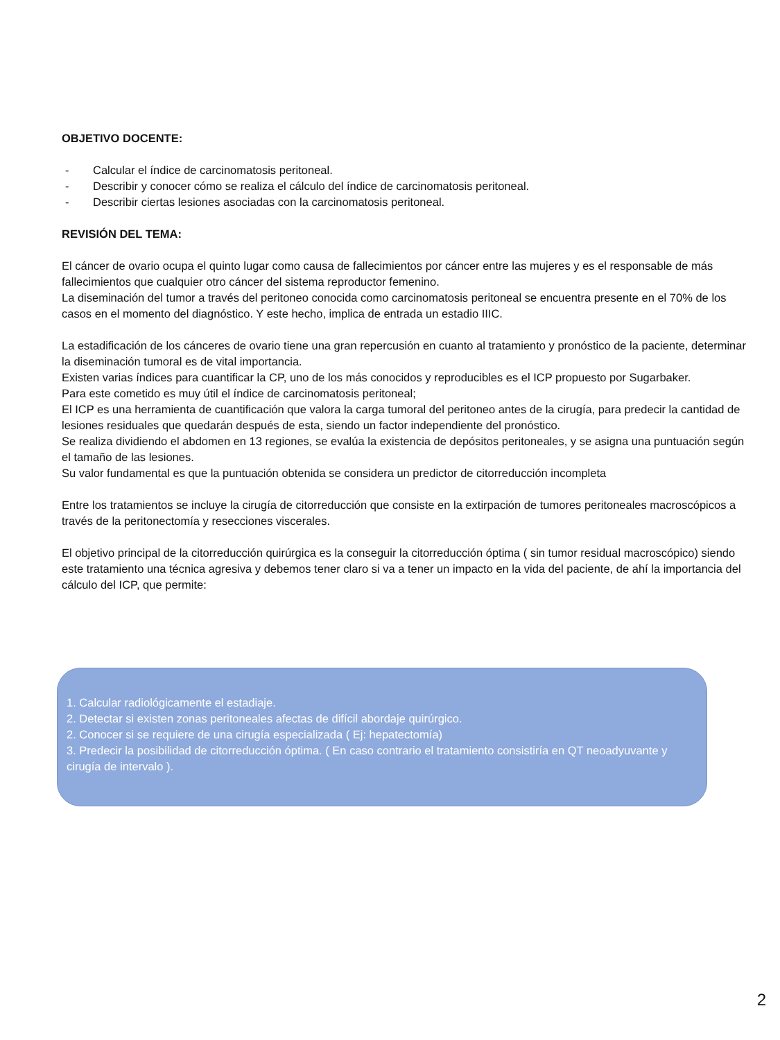OBJETIVO DOCENTE:
- Calcular el índice de carcinomatosis peritoneal.
- Describir y conocer cómo se realiza el cálculo del índice de carcinomatosis peritoneal.
- Describir ciertas lesiones asociadas con la carcinomatosis peritoneal.
REVISIÓN DEL TEMA:
El cáncer de ovario ocupa el quinto lugar como causa de fallecimientos por cáncer entre las mujeres y es el responsable de más fallecimientos que cualquier otro cáncer del sistema reproductor femenino.
La diseminación del tumor a través del peritoneo conocida como carcinomatosis peritoneal se encuentra presente en el 70% de los casos en el momento del diagnóstico. Y este hecho, implica de entrada un estadio IIIC.
La estadificación de los cánceres de ovario tiene una gran repercusión en cuanto al tratamiento y pronóstico de la paciente, determinar la diseminación tumoral es de vital importancia.
Existen varias índices para cuantificar la CP, uno de los más conocidos y reproducibles es el ICP propuesto por Sugarbaker.
Para este cometido es muy útil el índice de carcinomatosis peritoneal;
El ICP es una herramienta de cuantificación que valora la carga tumoral del peritoneo antes de la cirugía, para predecir la cantidad de lesiones residuales que quedarán después de esta, siendo un factor independiente del pronóstico.
Se realiza dividiendo el abdomen en 13 regiones, se evalúa la existencia de depósitos peritoneales, y se asigna una puntuación según el tamaño de las lesiones.
Su valor fundamental es que la puntuación obtenida se considera un predictor de citorreducción incompleta
Entre los tratamientos se incluye la cirugía de citorreducción que consiste en la extirpación de tumores peritoneales macroscópicos a través de la peritonectomía y resecciones viscerales.
El objetivo principal de la citorreducción quirúrgica es la conseguir la citorreducción óptima ( sin tumor residual macroscópico) siendo este tratamiento una técnica agresiva y debemos tener claro si va a tener un impacto en la vida del paciente, de ahí la importancia del cálculo del ICP, que permite:
1. Calcular radiológicamente el estadiaje.
2. Detectar si existen zonas peritoneales afectas de difícil abordaje quirúrgico.
2. Conocer si se requiere de una cirugía especializada ( Ej: hepatectomía)
3. Predecir la posibilidad de citorreducción óptima. ( En caso contrario el tratamiento consistiría en QT neoadyuvante y cirugía de intervalo ).
2